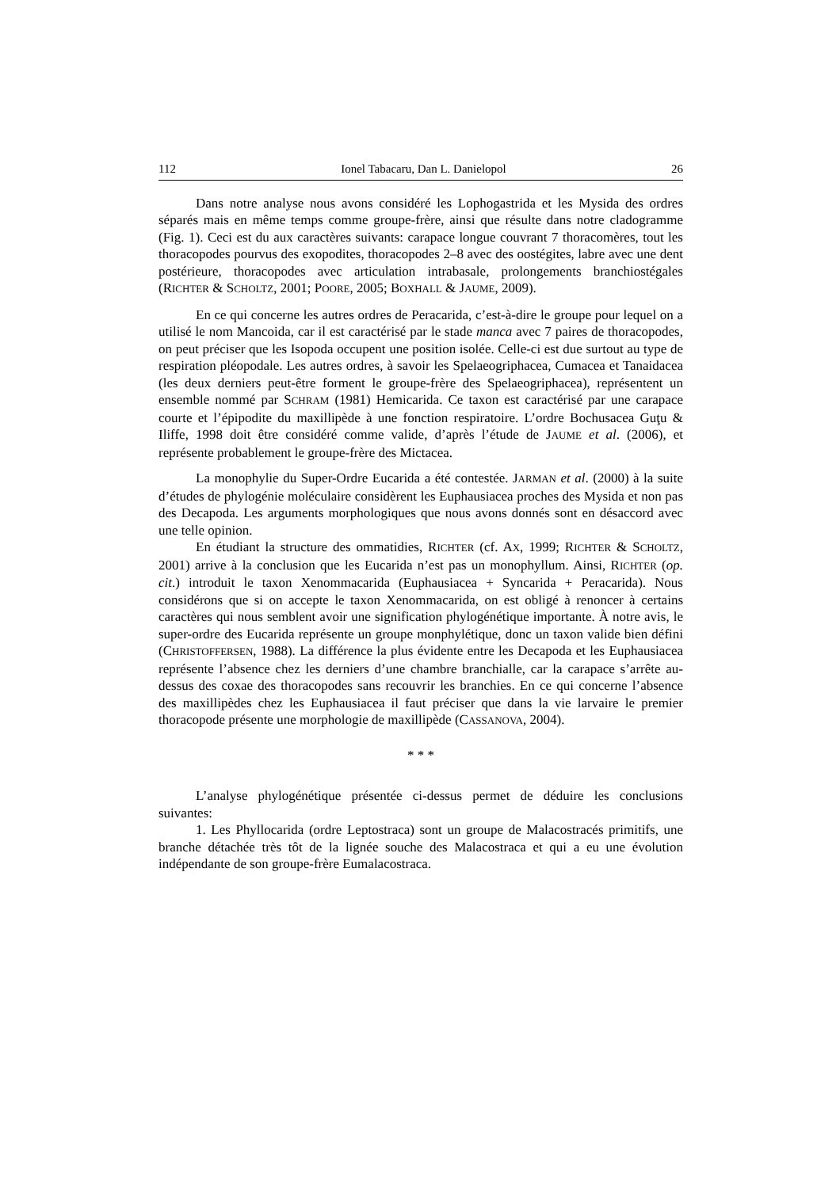112 Ionel Tabacaru, Dan L. Danielopol 26
Dans notre analyse nous avons considéré les Lophogastrida et les Mysida des ordres séparés mais en même temps comme groupe-frère, ainsi que résulte dans notre cladogramme (Fig. 1). Ceci est du aux caractères suivants: carapace longue couvrant 7 thoracomères, tout les thoracopodes pourvus des exopodites, thoracopodes 2–8 avec des oostégites, labre avec une dent postérieure, thoracopodes avec articulation intrabasale, prolongements branchiostégales (RICHTER & SCHOLTZ, 2001; POORE, 2005; BOXHALL & JAUME, 2009).
En ce qui concerne les autres ordres de Peracarida, c’est-à-dire le groupe pour lequel on a utilisé le nom Mancoida, car il est caractérisé par le stade manca avec 7 paires de thoracopodes, on peut préciser que les Isopoda occupent une position isolée. Celle-ci est due surtout au type de respiration pléopodale. Les autres ordres, à savoir les Spelaeogriphacea, Cumacea et Tanaidacea (les deux derniers peut-être forment le groupe-frère des Spelaeogriphacea), représentent un ensemble nommé par SCHRAM (1981) Hemicarida. Ce taxon est caractérisé par une carapace courte et l’épipodite du maxillipède à une fonction respiratoire. L’ordre Bochusacea Guţu & Iliffe, 1998 doit être considéré comme valide, d’après l’étude de JAUME et al. (2006), et représente probablement le groupe-frère des Mictacea.
La monophylie du Super-Ordre Eucarida a été contestée. JARMAN et al. (2000) à la suite d’études de phylogénie moléculaire considèrent les Euphausiacea proches des Mysida et non pas des Decapoda. Les arguments morphologiques que nous avons donnés sont en désaccord avec une telle opinion.
En étudiant la structure des ommatidies, RICHTER (cf. AX, 1999; RICHTER & SCHOLTZ, 2001) arrive à la conclusion que les Eucarida n’est pas un monophyllum. Ainsi, RICHTER (op. cit.) introduit le taxon Xenommacarida (Euphausiacea + Syncarida + Peracarida). Nous considérons que si on accepte le taxon Xenommacarida, on est obligé à renoncer à certains caractères qui nous semblent avoir une signification phylogénétique importante. À notre avis, le super-ordre des Eucarida représente un groupe monphylétique, donc un taxon valide bien défini (CHRISTOFFERSEN, 1988). La différence la plus évidente entre les Decapoda et les Euphausiacea représente l’absence chez les derniers d’une chambre branchialle, car la carapace s’arrête au-dessus des coxae des thoracopodes sans recouvrir les branchies. En ce qui concerne l’absence des maxillipèdes chez les Euphausiacea il faut préciser que dans la vie larvaire le premier thoracopode présente une morphologie de maxillipède (CASSANOVA, 2004).
* * *
L’analyse phylogénétique présentée ci-dessus permet de déduire les conclusions suivantes:
1. Les Phyllocarida (ordre Leptostraca) sont un groupe de Malacostracés primitifs, une branche détachée très tôt de la lignée souche des Malacostraca et qui a eu une évolution indépendante de son groupe-frère Eumalacostraca.